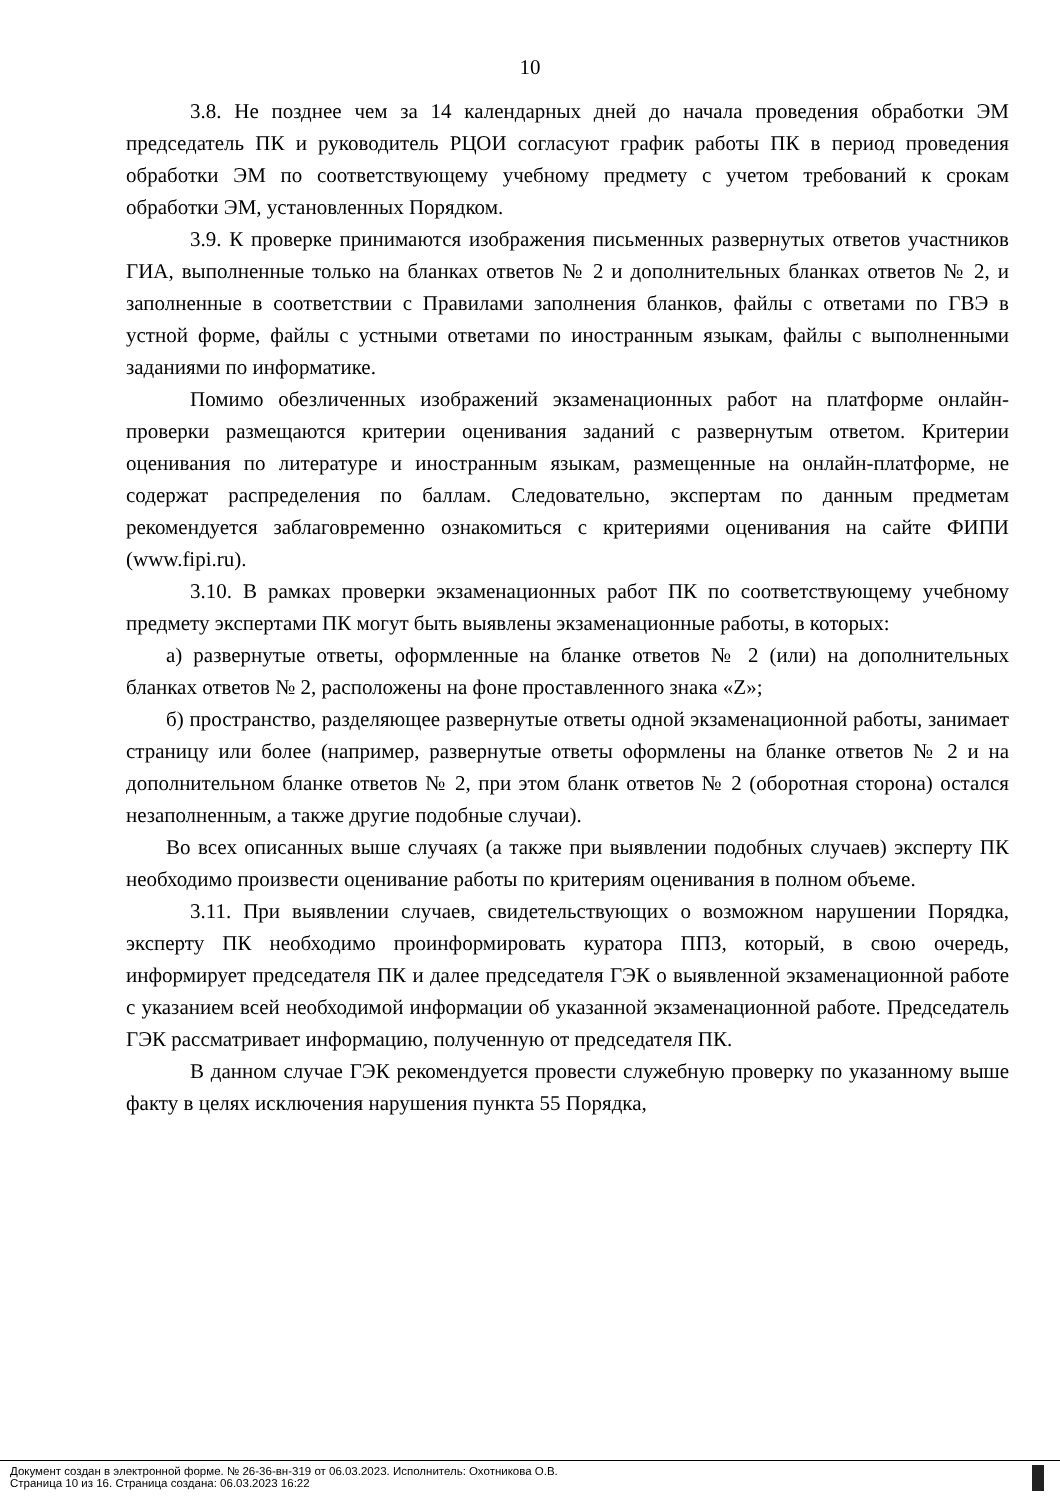10
3.8. Не позднее чем за 14 календарных дней до начала проведения обработки ЭМ председатель ПК и руководитель РЦОИ согласуют график работы ПК в период проведения обработки ЭМ по соответствующему учебному предмету с учетом требований к срокам обработки ЭМ, установленных Порядком.
3.9. К проверке принимаются изображения письменных развернутых ответов участников ГИА, выполненные только на бланках ответов № 2 и дополнительных бланках ответов № 2, и заполненные в соответствии с Правилами заполнения бланков, файлы с ответами по ГВЭ в устной форме, файлы с устными ответами по иностранным языкам, файлы с выполненными заданиями по информатике.
Помимо обезличенных изображений экзаменационных работ на платформе онлайн-проверки размещаются критерии оценивания заданий с развернутым ответом. Критерии оценивания по литературе и иностранным языкам, размещенные на онлайн-платформе, не содержат распределения по баллам. Следовательно, экспертам по данным предметам рекомендуется заблаговременно ознакомиться с критериями оценивания на сайте ФИПИ (www.fipi.ru).
3.10. В рамках проверки экзаменационных работ ПК по соответствующему учебному предмету экспертами ПК могут быть выявлены экзаменационные работы, в которых:
а) развернутые ответы, оформленные на бланке ответов № 2 (или) на дополнительных бланках ответов № 2, расположены на фоне проставленного знака «Z»;
б) пространство, разделяющее развернутые ответы одной экзаменационной работы, занимает страницу или более (например, развернутые ответы оформлены на бланке ответов № 2 и на дополнительном бланке ответов № 2, при этом бланк ответов № 2 (оборотная сторона) остался незаполненным, а также другие подобные случаи).
Во всех описанных выше случаях (а также при выявлении подобных случаев) эксперту ПК необходимо произвести оценивание работы по критериям оценивания в полном объеме.
3.11. При выявлении случаев, свидетельствующих о возможном нарушении Порядка, эксперту ПК необходимо проинформировать куратора ППЗ, который, в свою очередь, информирует председателя ПК и далее председателя ГЭК о выявленной экзаменационной работе с указанием всей необходимой информации об указанной экзаменационной работе. Председатель ГЭК рассматривает информацию, полученную от председателя ПК.
В данном случае ГЭК рекомендуется провести служебную проверку по указанному выше факту в целях исключения нарушения пункта 55 Порядка,
Документ создан в электронной форме. № 26-36-вн-319 от 06.03.2023. Исполнитель: Охотникова О.В.
Страница 10 из 16. Страница создана: 06.03.2023 16:22